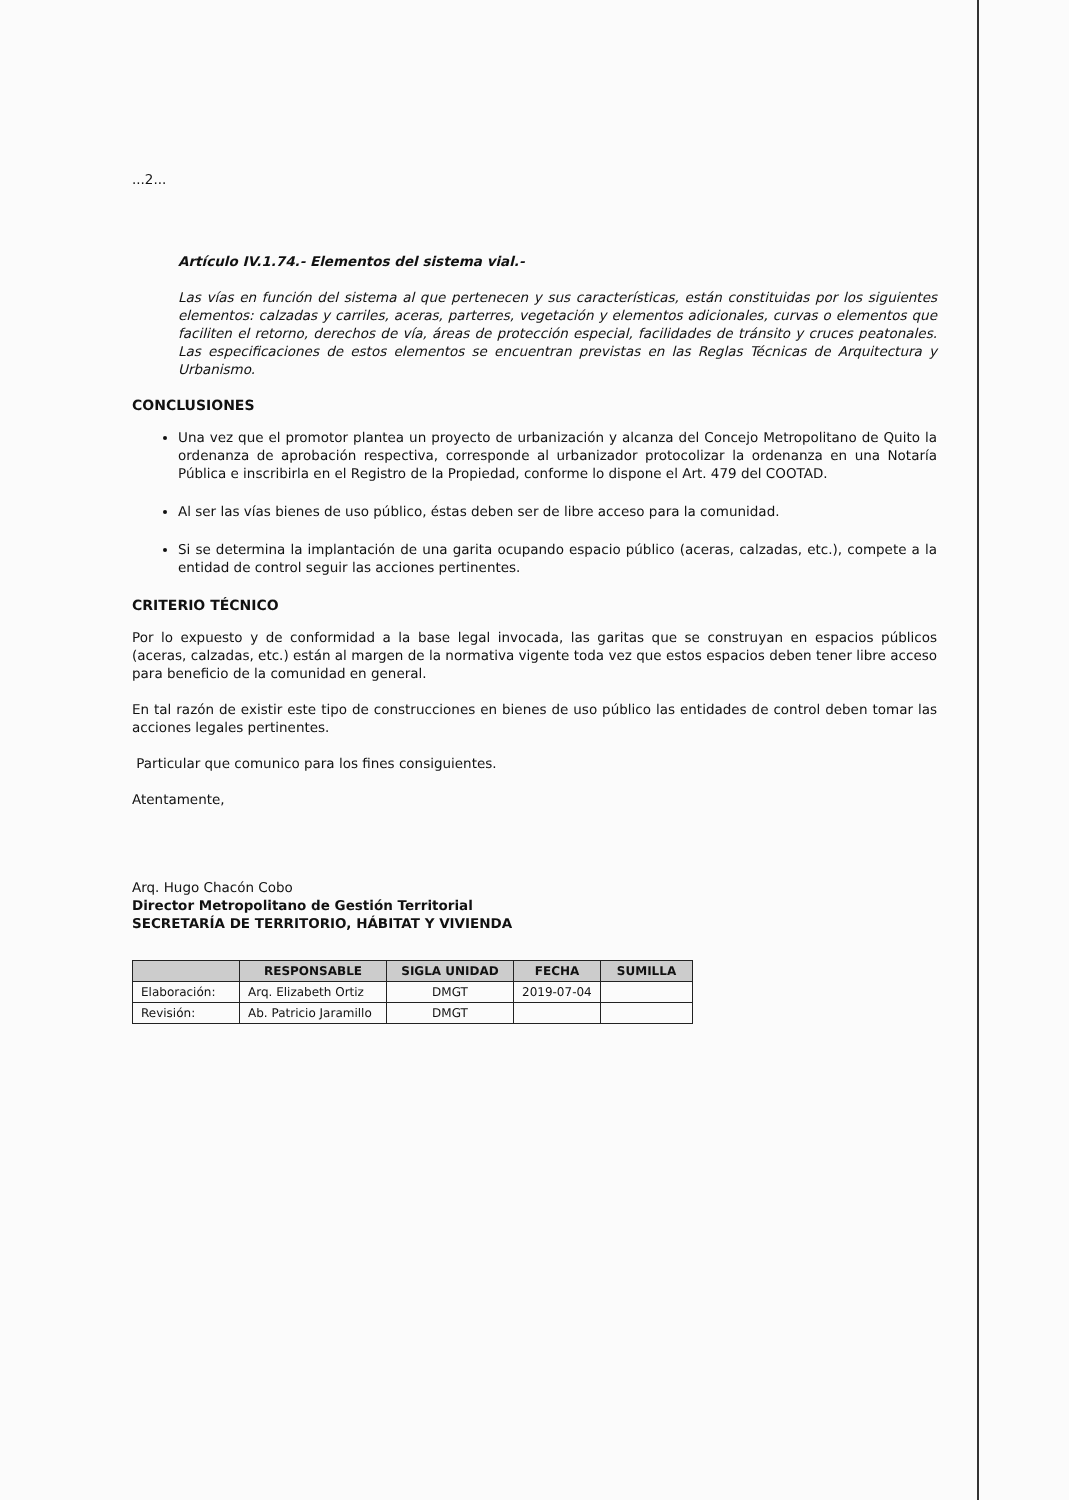...2...
Artículo IV.1.74.- Elementos del sistema vial.-
Las vías en función del sistema al que pertenecen y sus características, están constituidas por los siguientes elementos: calzadas y carriles, aceras, parterres, vegetación y elementos adicionales, curvas o elementos que faciliten el retorno, derechos de vía, áreas de protección especial, facilidades de tránsito y cruces peatonales. Las especificaciones de estos elementos se encuentran previstas en las Reglas Técnicas de Arquitectura y Urbanismo.
CONCLUSIONES
Una vez que el promotor plantea un proyecto de urbanización y alcanza del Concejo Metropolitano de Quito la ordenanza de aprobación respectiva, corresponde al urbanizador protocolizar la ordenanza en una Notaría Pública e inscribirla en el Registro de la Propiedad, conforme lo dispone el Art. 479 del COOTAD.
Al ser las vías bienes de uso público, éstas deben ser de libre acceso para la comunidad.
Si se determina la implantación de una garita ocupando espacio público (aceras, calzadas, etc.), compete a la entidad de control seguir las acciones pertinentes.
CRITERIO TÉCNICO
Por lo expuesto y de conformidad a la base legal invocada, las garitas que se construyan en espacios públicos (aceras, calzadas, etc.) están al margen de la normativa vigente toda vez que estos espacios deben tener libre acceso para beneficio de la comunidad en general.
En tal razón de existir este tipo de construcciones en bienes de uso público las entidades de control deben tomar las acciones legales pertinentes.
Particular que comunico para los fines consiguientes.
Atentamente,
Arq. Hugo Chacón Cobo
Director Metropolitano de Gestión Territorial
SECRETARÍA DE TERRITORIO, HÁBITAT Y VIVIENDA
| | RESPONSABLE | SIGLA UNIDAD | FECHA | SUMILLA |
| --- | --- | --- | --- | --- |
| Elaboración: | Arq. Elizabeth Ortiz | DMGT | 2019-07-04 | |
| Revisión: | Ab. Patricio Jaramillo | DMGT | | |